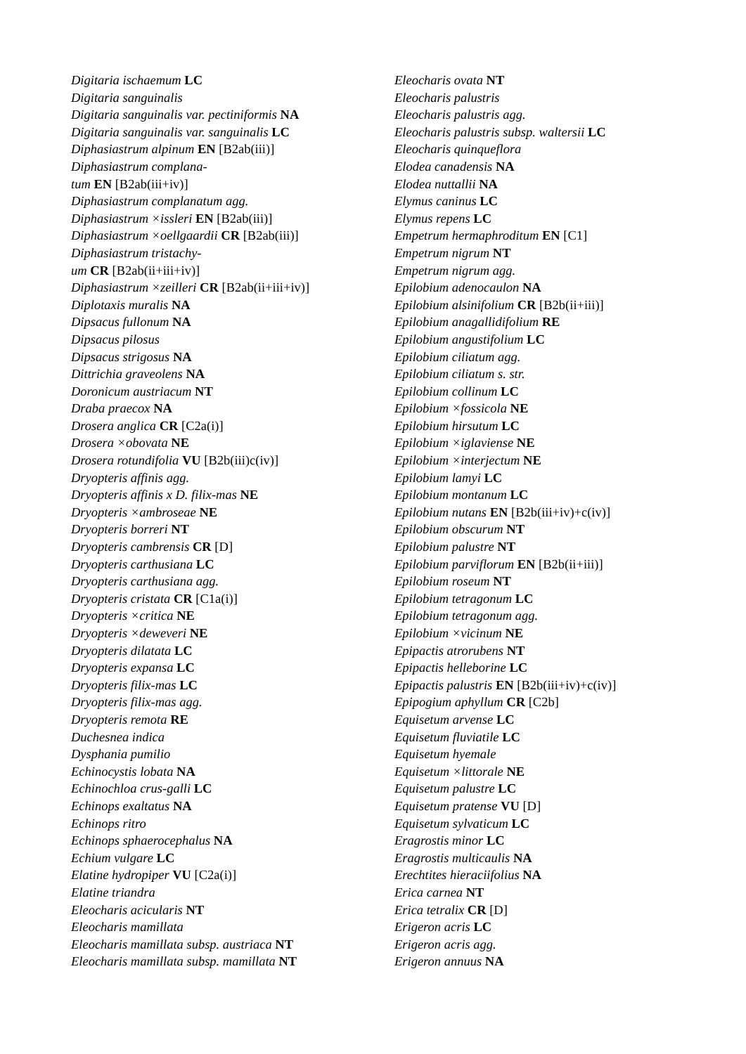Digitaria ischaemum LC
Digitaria sanguinalis
Digitaria sanguinalis var. pectiniformis NA
Digitaria sanguinalis var. sanguinalis LC
Diphasiastrum alpinum EN [B2ab(iii)]
Diphasiastrum complana-
tum EN [B2ab(iii+iv)]
Diphasiastrum complanatum agg.
Diphasiastrum ×issleri EN [B2ab(iii)]
Diphasiastrum ×oellgaardii CR [B2ab(iii)]
Diphasiastrum tristachy-
um CR [B2ab(ii+iii+iv)]
Diphasiastrum ×zeilleri CR [B2ab(ii+iii+iv)]
Diplotaxis muralis NA
Dipsacus fullonum NA
Dipsacus pilosus
Dipsacus strigosus NA
Dittrichia graveolens NA
Doronicum austriacum NT
Draba praecox NA
Drosera anglica CR [C2a(i)]
Drosera ×obovata NE
Drosera rotundifolia VU [B2b(iii)c(iv)]
Dryopteris affinis agg.
Dryopteris affinis x D. filix-mas NE
Dryopteris ×ambroseae NE
Dryopteris borreri NT
Dryopteris cambrensis CR [D]
Dryopteris carthusiana LC
Dryopteris carthusiana agg.
Dryopteris cristata CR [C1a(i)]
Dryopteris ×critica NE
Dryopteris ×deweveri NE
Dryopteris dilatata LC
Dryopteris expansa LC
Dryopteris filix-mas LC
Dryopteris filix-mas agg.
Dryopteris remota RE
Duchesnea indica
Dysphania pumilio
Echinocystis lobata NA
Echinochloa crus-galli LC
Echinops exaltatus NA
Echinops ritro
Echinops sphaerocephalus NA
Echium vulgare LC
Elatine hydropiper VU [C2a(i)]
Elatine triandra
Eleocharis acicularis NT
Eleocharis mamillata
Eleocharis mamillata subsp. austriaca NT
Eleocharis mamillata subsp. mamillata NT
Eleocharis ovata NT
Eleocharis palustris
Eleocharis palustris agg.
Eleocharis palustris subsp. waltersii LC
Eleocharis quinqueflora
Elodea canadensis NA
Elodea nuttallii NA
Elymus caninus LC
Elymus repens LC
Empetrum hermaphroditum EN [C1]
Empetrum nigrum NT
Empetrum nigrum agg.
Epilobium adenocaulon NA
Epilobium alsinifolium CR [B2b(ii+iii)]
Epilobium anagallidifolium RE
Epilobium angustifolium LC
Epilobium ciliatum agg.
Epilobium ciliatum s. str.
Epilobium collinum LC
Epilobium ×fossicola NE
Epilobium hirsutum LC
Epilobium ×iglaviense NE
Epilobium ×interjectum NE
Epilobium lamyi LC
Epilobium montanum LC
Epilobium nutans EN [B2b(iii+iv)+c(iv)]
Epilobium obscurum NT
Epilobium palustre NT
Epilobium parviflorum EN [B2b(ii+iii)]
Epilobium roseum NT
Epilobium tetragonum LC
Epilobium tetragonum agg.
Epilobium ×vicinum NE
Epipactis atrorubens NT
Epipactis helleborine LC
Epipactis palustris EN [B2b(iii+iv)+c(iv)]
Epipogium aphyllum CR [C2b]
Equisetum arvense LC
Equisetum fluviatile LC
Equisetum hyemale
Equisetum ×littorale NE
Equisetum palustre LC
Equisetum pratense VU [D]
Equisetum sylvaticum LC
Eragrostis minor LC
Eragrostis multicaulis NA
Erechtites hieraciifolius NA
Erica carnea NT
Erica tetralix CR [D]
Erigeron acris LC
Erigeron acris agg.
Erigeron annuus NA